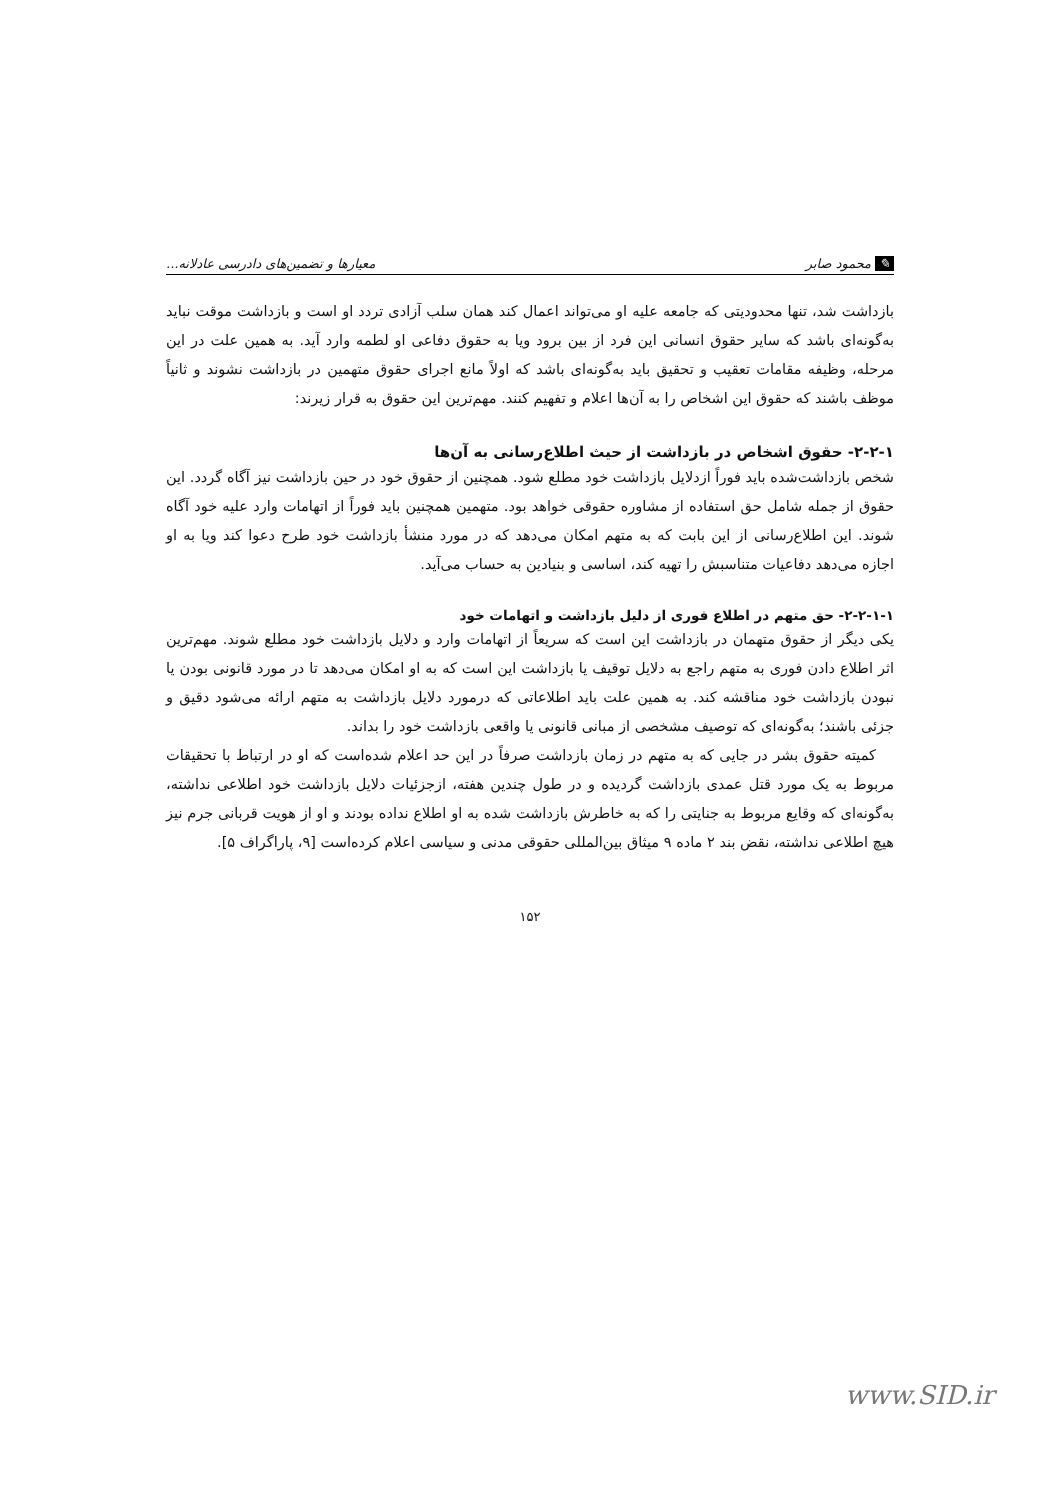✎ محمود صابر معیارها و تضمین‌های دادرسی عادلانه...
بازداشت شد، تنها محدودیتی که جامعه علیه او می‌تواند اعمال کند همان سلب آزادی تردد او است و بازداشت موقت نباید به‌گونه‌ای باشد که سایر حقوق انسانی این فرد از بین برود ویا به حقوق دفاعی او لطمه وارد آید. به همین علت در این مرحله، وظیفه مقامات تعقیب و تحقیق باید به‌گونه‌ای باشد که اولاً مانع اجرای حقوق متهمین در بازداشت نشوند و ثانیاً موظف باشند که حقوق این اشخاص را به آن‌ها اعلام و تفهیم کنند. مهم‌ترین این حقوق به قرار زیرند:
۲-۲-۱- حقوق اشخاص در بازداشت از حیث اطلاع‌رسانی به آن‌ها
شخص بازداشت‌شده باید فوراً ازدلایل بازداشت خود مطلع شود. همچنین از حقوق خود در حین بازداشت نیز آگاه گردد. این حقوق از جمله شامل حق استفاده از مشاوره حقوقی خواهد بود. متهمین همچنین باید فوراً از اتهامات وارد علیه خود آگاه شوند. این اطلاع‌رسانی از این بابت که به متهم امکان می‌دهد که در مورد منشأ بازداشت خود طرح دعوا کند ویا به او اجازه می‌دهد دفاعیات متناسبش را تهیه کند، اساسی و بنیادین به حساب می‌آید.
۲-۲-۱-۱- حق متهم در اطلاع فوری از دلیل بازداشت و اتهامات خود
یکی دیگر از حقوق متهمان در بازداشت این است که سریعاً از اتهامات وارد و دلایل بازداشت خود مطلع شوند. مهم‌ترین اثر اطلاع دادن فوری به متهم راجع به دلایل توقیف یا بازداشت این است که به او امکان می‌دهد تا در مورد قانونی بودن یا نبودن بازداشت خود مناقشه کند. به همین علت باید اطلاعاتی که درمورد دلایل بازداشت به متهم ارائه می‌شود دقیق و جزئی باشند؛ به‌گونه‌ای که توصیف مشخصی از مبانی قانونی یا واقعی بازداشت خود را بداند.
کمیته حقوق بشر در جایی که به متهم در زمان بازداشت صرفاً در این حد اعلام شده‌است که او در ارتباط با تحقیقات مربوط به یک مورد قتل عمدی بازداشت گردیده و در طول چندین هفته، ازجزئیات دلایل بازداشت خود اطلاعی نداشته، به‌گونه‌ای که وقایع مربوط به جنایتی را که به خاطرش بازداشت شده به او اطلاع نداده بودند و او از هویت قربانی جرم نیز هیچ اطلاعی نداشته، نقض بند ۲ ماده ۹ میثاق بین‌المللی حقوقی مدنی و سیاسی اعلام کرده‌است [۹، پاراگراف ۵].
۱۵۲
www.SID.ir